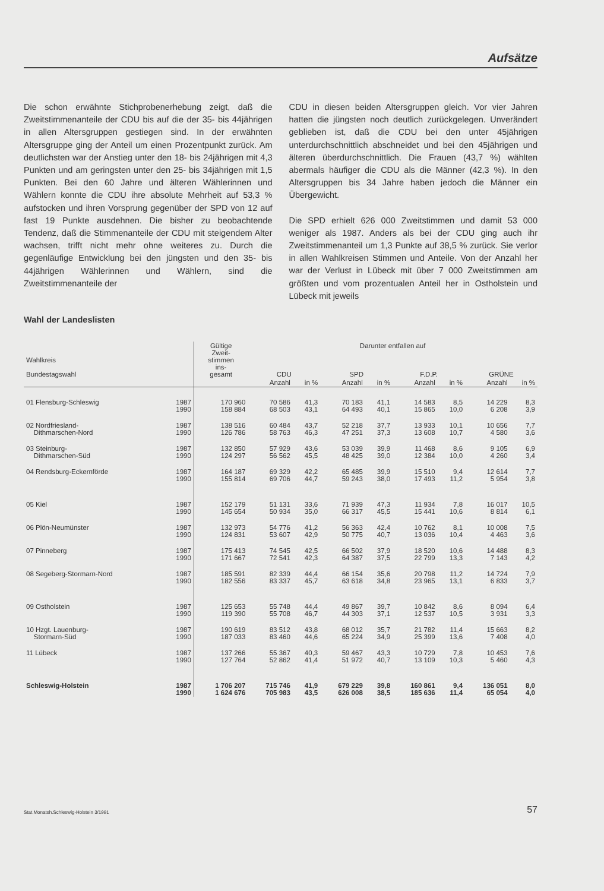Aufsätze
Die schon erwähnte Stichprobenerhebung zeigt, daß die Zweitstimmenanteile der CDU bis auf die der 35- bis 44jährigen in allen Altersgruppen gestiegen sind. In der erwähnten Altersgruppe ging der Anteil um einen Prozentpunkt zurück. Am deutlichsten war der Anstieg unter den 18- bis 24jährigen mit 4,3 Punkten und am geringsten unter den 25- bis 34jährigen mit 1,5 Punkten. Bei den 60 Jahre und älteren Wählerinnen und Wählern konnte die CDU ihre absolute Mehrheit auf 53,3 % aufstocken und ihren Vorsprung gegenüber der SPD von 12 auf fast 19 Punkte ausdehnen. Die bisher zu beobachtende Tendenz, daß die Stimmenanteile der CDU mit steigendem Alter wachsen, trifft nicht mehr ohne weiteres zu. Durch die gegenläufige Entwicklung bei den jüngsten und den 35- bis 44jährigen Wählerinnen und Wählern, sind die Zweitstimmenanteile der
CDU in diesen beiden Altersgruppen gleich. Vor vier Jahren hatten die jüngsten noch deutlich zurückgelegen. Unverändert geblieben ist, daß die CDU bei den unter 45jährigen unterdurchschnittlich abschneidet und bei den 45jährigen und älteren überdurchschnittlich. Die Frauen (43,7 %) wählten abermals häufiger die CDU als die Männer (42,3 %). In den Altersgruppen bis 34 Jahre haben jedoch die Männer ein Übergewicht.
Die SPD erhielt 626 000 Zweitstimmen und damit 53 000 weniger als 1987. Anders als bei der CDU ging auch ihr Zweitstimmenanteil um 1,3 Punkte auf 38,5 % zurück. Sie verlor in allen Wahlkreisen Stimmen und Anteile. Von der Anzahl her war der Verlust in Lübeck mit über 7 000 Zweitstimmen am größten und vom prozentualen Anteil her in Ostholstein und Lübeck mit jeweils
Wahl der Landeslisten
| Wahlkreis Bundestagswahl | | Gültige Zweit- stimmen ins- gesamt | Darunter entfallen auf | | | | | | | |
| --- | --- | --- | --- | --- | --- | --- | --- | --- | --- | --- |
| | | | CDU | | SPD | | F.D.P. | | GRÜNE | |
| | | | Anzahl | in % | Anzahl | in % | Anzahl | in % | Anzahl | in % |
| 01 Flensburg-Schleswig | 1987 1990 | 170 960 158 884 | 70 586 68 503 | 41,3 43,1 | 70 183 64 493 | 41,1 40,1 | 14 583 15 865 | 8,5 10,0 | 14 229 6 208 | 8,3 3,9 |
| 02 Nordfriesland- Dithmarschen-Nord | 1987 1990 | 138 516 126 786 | 60 484 58 763 | 43,7 46,3 | 52 218 47 251 | 37,7 37,3 | 13 933 13 608 | 10,1 10,7 | 10 656 4 580 | 7,7 3,6 |
| 03 Steinburg- Dithmarschen-Süd | 1987 1990 | 132 850 124 297 | 57 929 56 562 | 43,6 45,5 | 53 039 48 425 | 39,9 39,0 | 11 468 12 384 | 8,6 10,0 | 9 105 4 260 | 6,9 3,4 |
| 04 Rendsburg-Eckernförde | 1987 1990 | 164 187 155 814 | 69 329 69 706 | 42,2 44,7 | 65 485 59 243 | 39,9 38,0 | 15 510 17 493 | 9,4 11,2 | 12 614 5 954 | 7,7 3,8 |
| 05 Kiel | 1987 1990 | 152 179 145 654 | 51 131 50 934 | 33,6 35,0 | 71 939 66 317 | 47,3 45,5 | 11 934 15 441 | 7,8 10,6 | 16 017 8 814 | 10,5 6,1 |
| 06 Plön-Neumünster | 1987 1990 | 132 973 124 831 | 54 776 53 607 | 41,2 42,9 | 56 363 50 775 | 42,4 40,7 | 10 762 13 036 | 8,1 10,4 | 10 008 4 463 | 7,5 3,6 |
| 07 Pinneberg | 1987 1990 | 175 413 171 667 | 74 545 72 541 | 42,5 42,3 | 66 502 64 387 | 37,9 37,5 | 18 520 22 799 | 10,6 13,3 | 14 488 7 143 | 8,3 4,2 |
| 08 Segeberg-Stormarn-Nord | 1987 1990 | 185 591 182 556 | 82 339 83 337 | 44,4 45,7 | 66 154 63 618 | 35,6 34,8 | 20 798 23 965 | 11,2 13,1 | 14 724 6 833 | 7,9 3,7 |
| 09 Ostholstein | 1987 1990 | 125 653 119 390 | 55 748 55 708 | 44,4 46,7 | 49 867 44 303 | 39,7 37,1 | 10 842 12 537 | 8,6 10,5 | 8 094 3 931 | 6,4 3,3 |
| 10 Hzgt. Lauenburg- Stormarn-Süd | 1987 1990 | 190 619 187 033 | 83 512 83 460 | 43,8 44,6 | 68 012 65 224 | 35,7 34,9 | 21 782 25 399 | 11,4 13,6 | 15 663 7 408 | 8,2 4,0 |
| 11 Lübeck | 1987 1990 | 137 266 127 764 | 55 367 52 862 | 40,3 41,4 | 59 467 51 972 | 43,3 40,7 | 10 729 13 109 | 7,8 10,3 | 10 453 5 460 | 7,6 4,3 |
| Schleswig-Holstein | 1987 1990 | 1 706 207 1 624 676 | 715 746 705 983 | 41,9 43,5 | 679 229 626 008 | 39,8 38,5 | 160 861 185 636 | 9,4 11,4 | 136 051 65 054 | 8,0 4,0 |
Stat.Monatsh.Schleswig-Holstein 3/1991 57